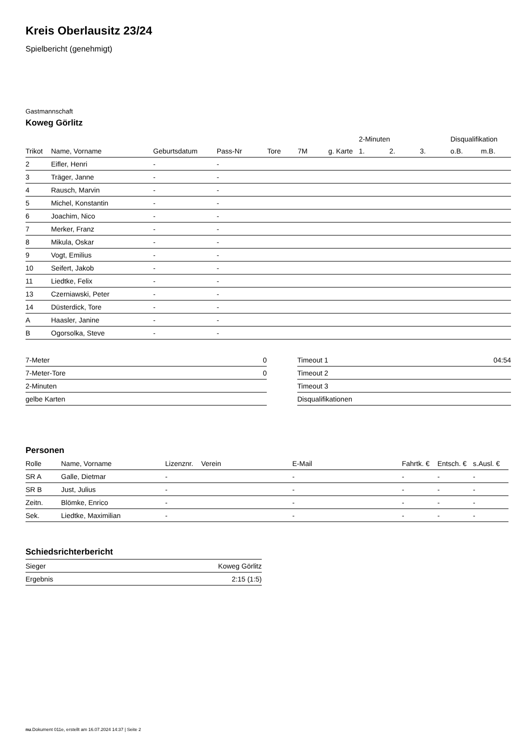Kreis Oberlausitz 23/24
Spielbericht (genehmigt)
Gastmannschaft
Koweg Görlitz
| | | | | | | | 2-Minuten | | | Disqualifikation | |
| --- | --- | --- | --- | --- | --- | --- | --- | --- | --- | --- | --- |
| Trikot | Name, Vorname | Geburtsdatum | Pass-Nr | Tore | 7M | g. Karte | 1. | 2. | 3. | o.B. | m.B. |
| 2 | Eifler, Henri | - | - | | | | | | | | |
| 3 | Träger, Janne | - | - | | | | | | | | |
| 4 | Rausch, Marvin | - | - | | | | | | | | |
| 5 | Michel, Konstantin | - | - | | | | | | | | |
| 6 | Joachim, Nico | - | - | | | | | | | | |
| 7 | Merker, Franz | - | - | | | | | | | | |
| 8 | Mikula, Oskar | - | - | | | | | | | | |
| 9 | Vogt, Emilius | - | - | | | | | | | | |
| 10 | Seifert, Jakob | - | - | | | | | | | | |
| 11 | Liedtke, Felix | - | - | | | | | | | | |
| 13 | Czerniawski, Peter | - | - | | | | | | | | |
| 14 | Düsterdick, Tore | - | - | | | | | | | | |
| A | Haasler, Janine | - | - | | | | | | | | |
| B | Ogorsolka, Steve | - | - | | | | | | | | |
| 7-Meter | 0 |
| 7-Meter-Tore | 0 |
| 2-Minuten | |
| gelbe Karten | |
| Timeout 1 | 04:54 |
| Timeout 2 | |
| Timeout 3 | |
| Disqualifikationen | |
Personen
| Rolle | Name, Vorname | Lizenznr. | Verein | E-Mail | Fahrtk. € | Entsch. € | s.Ausl. € |
| --- | --- | --- | --- | --- | --- | --- | --- |
| SR A | Galle, Dietmar | - | | - | - | - | - |
| SR B | Just, Julius | - | | - | - | - | - |
| Zeitn. | Blömke, Enrico | - | | - | - | - | - |
| Sek. | Liedtke, Maximilian | - | | - | - | - | - |
Schiedsrichterbericht
| Sieger | Koweg Görlitz |
| Ergebnis | 2:15 (1:5) |
nu.Dokument 011e, erstellt am 16.07.2024 14:37 | Seite 2